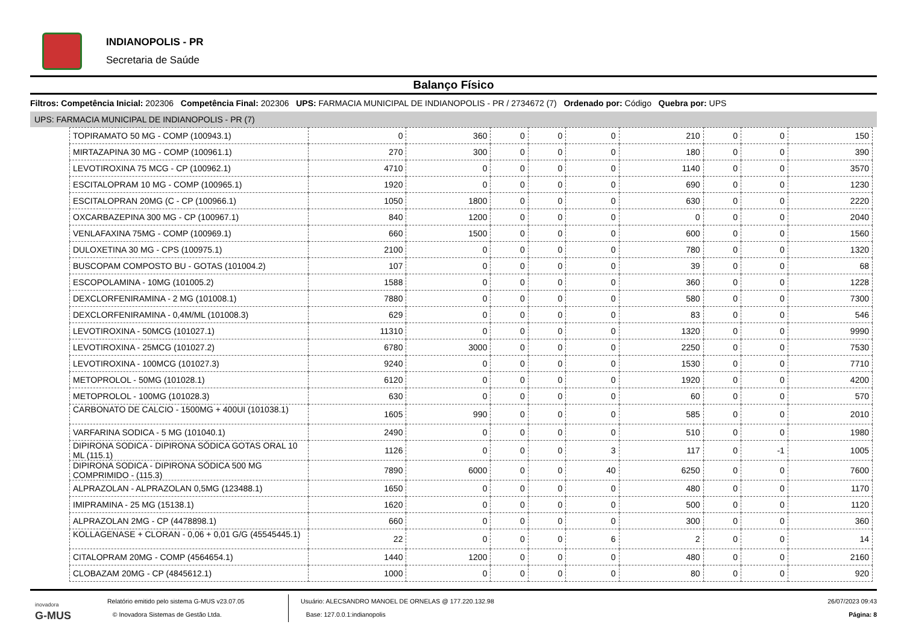INDIANOPOLIS - PR
Secretaria de Saúde
Balanço Físico
Filtros: Competência Inicial: 202306 Competência Final: 202306 UPS: FARMACIA MUNICIPAL DE INDIANOPOLIS - PR / 2734672 (7) Ordenado por: Código Quebra por: UPS
UPS: FARMACIA MUNICIPAL DE INDIANOPOLIS - PR (7)
| TOPIRAMATO 50 MG - COMP (100943.1) | 0 | 360 | 0 | 0 | 0 | 210 | 0 | 0 | 150 |
| MIRTAZAPINA 30 MG - COMP (100961.1) | 270 | 300 | 0 | 0 | 0 | 180 | 0 | 0 | 390 |
| LEVOTIROXINA 75 MCG - CP (100962.1) | 4710 | 0 | 0 | 0 | 0 | 1140 | 0 | 0 | 3570 |
| ESCITALOPRAM 10 MG - COMP (100965.1) | 1920 | 0 | 0 | 0 | 0 | 690 | 0 | 0 | 1230 |
| ESCITALOPRAN 20MG (C - CP (100966.1) | 1050 | 1800 | 0 | 0 | 0 | 630 | 0 | 0 | 2220 |
| OXCARBAZEPINA 300 MG - CP (100967.1) | 840 | 1200 | 0 | 0 | 0 | 0 | 0 | 0 | 2040 |
| VENLAFAXINA 75MG - COMP (100969.1) | 660 | 1500 | 0 | 0 | 0 | 600 | 0 | 0 | 1560 |
| DULOXETINA 30 MG - CPS (100975.1) | 2100 | 0 | 0 | 0 | 0 | 780 | 0 | 0 | 1320 |
| BUSCOPAM COMPOSTO BU - GOTAS (101004.2) | 107 | 0 | 0 | 0 | 0 | 39 | 0 | 0 | 68 |
| ESCOPOLAMINA - 10MG (101005.2) | 1588 | 0 | 0 | 0 | 0 | 360 | 0 | 0 | 1228 |
| DEXCLORFENIRAMINA - 2 MG (101008.1) | 7880 | 0 | 0 | 0 | 0 | 580 | 0 | 0 | 7300 |
| DEXCLORFENIRAMINA - 0,4M/ML (101008.3) | 629 | 0 | 0 | 0 | 0 | 83 | 0 | 0 | 546 |
| LEVOTIROXINA - 50MCG (101027.1) | 11310 | 0 | 0 | 0 | 0 | 1320 | 0 | 0 | 9990 |
| LEVOTIROXINA - 25MCG (101027.2) | 6780 | 3000 | 0 | 0 | 0 | 2250 | 0 | 0 | 7530 |
| LEVOTIROXINA - 100MCG (101027.3) | 9240 | 0 | 0 | 0 | 0 | 1530 | 0 | 0 | 7710 |
| METOPROLOL - 50MG (101028.1) | 6120 | 0 | 0 | 0 | 0 | 1920 | 0 | 0 | 4200 |
| METOPROLOL - 100MG (101028.3) | 630 | 0 | 0 | 0 | 0 | 60 | 0 | 0 | 570 |
| CARBONATO DE CALCIO - 1500MG + 400UI (101038.1) | 1605 | 990 | 0 | 0 | 0 | 585 | 0 | 0 | 2010 |
| VARFARINA SODICA - 5 MG (101040.1) | 2490 | 0 | 0 | 0 | 0 | 510 | 0 | 0 | 1980 |
| DIPIRONA SODICA - DIPIRONA SÓDICA GOTAS ORAL 10 ML (115.1) | 1126 | 0 | 0 | 0 | 3 | 117 | 0 | -1 | 1005 |
| DIPIRONA SODICA - DIPIRONA SÓDICA 500 MG COMPRIMIDO - (115.3) | 7890 | 6000 | 0 | 0 | 40 | 6250 | 0 | 0 | 7600 |
| ALPRAZOLAN - ALPRAZOLAN 0,5MG (123488.1) | 1650 | 0 | 0 | 0 | 0 | 480 | 0 | 0 | 1170 |
| IMIPRAMINA - 25 MG (15138.1) | 1620 | 0 | 0 | 0 | 0 | 500 | 0 | 0 | 1120 |
| ALPRAZOLAN 2MG - CP (4478898.1) | 660 | 0 | 0 | 0 | 0 | 300 | 0 | 0 | 360 |
| KOLLAGENASE + CLORAN - 0,06 + 0,01 G/G (45545445.1) | 22 | 0 | 0 | 0 | 6 | 2 | 0 | 0 | 14 |
| CITALOPRAM 20MG - COMP (4564654.1) | 1440 | 1200 | 0 | 0 | 0 | 480 | 0 | 0 | 2160 |
| CLOBAZAM 20MG - CP (4845612.1) | 1000 | 0 | 0 | 0 | 0 | 80 | 0 | 0 | 920 |
inovadora
G-MUS
Relatório emitido pelo sistema G-MUS v23.07.05
© Inovadora Sistemas de Gestão Ltda.
Usuário: ALECSANDRO MANOEL DE ORNELAS @ 177.220.132.98
Base: 127.0.0.1:indianopolis
26/07/2023 09:43
Página: 8